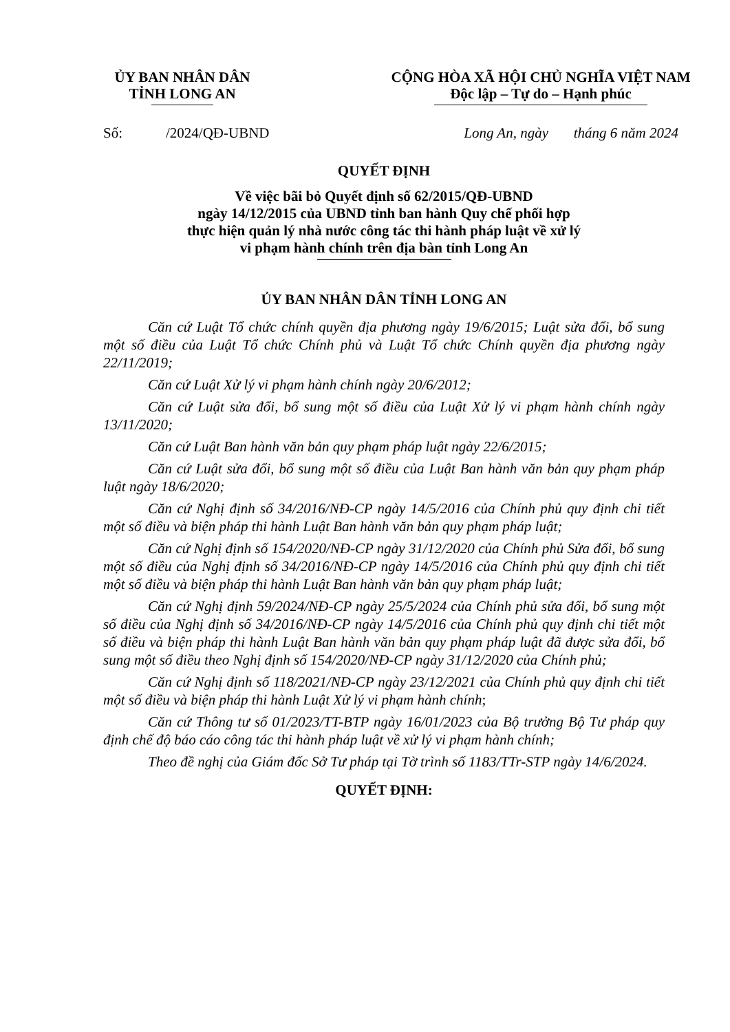ỦY BAN NHÂN DÂN
TỈNH LONG AN
CỘNG HÒA XÃ HỘI CHỦ NGHĨA VIỆT NAM
Độc lập – Tự do – Hạnh phúc
Số: /2024/QĐ-UBND Long An, ngày tháng 6 năm 2024
QUYẾT ĐỊNH
Về việc bãi bỏ Quyết định số 62/2015/QĐ-UBND
ngày 14/12/2015 của UBND tỉnh ban hành Quy chế phối hợp
thực hiện quản lý nhà nước công tác thi hành pháp luật về xử lý
vi phạm hành chính trên địa bàn tỉnh Long An
ỦY BAN NHÂN DÂN TỈNH LONG AN
Căn cứ Luật Tổ chức chính quyền địa phương ngày 19/6/2015; Luật sửa đổi, bổ sung một số điều của Luật Tổ chức Chính phủ và Luật Tổ chức Chính quyền địa phương ngày 22/11/2019;
Căn cứ Luật Xử lý vi phạm hành chính ngày 20/6/2012;
Căn cứ Luật sửa đổi, bổ sung một số điều của Luật Xử lý vi phạm hành chính ngày 13/11/2020;
Căn cứ Luật Ban hành văn bản quy phạm pháp luật ngày 22/6/2015;
Căn cứ Luật sửa đổi, bổ sung một số điều của Luật Ban hành văn bản quy phạm pháp luật ngày 18/6/2020;
Căn cứ Nghị định số 34/2016/NĐ-CP ngày 14/5/2016 của Chính phủ quy định chi tiết một số điều và biện pháp thi hành Luật Ban hành văn bản quy phạm pháp luật;
Căn cứ Nghị định số 154/2020/NĐ-CP ngày 31/12/2020 của Chính phủ Sửa đổi, bổ sung một số điều của Nghị định số 34/2016/NĐ-CP ngày 14/5/2016 của Chính phủ quy định chi tiết một số điều và biện pháp thi hành Luật Ban hành văn bản quy phạm pháp luật;
Căn cứ Nghị định 59/2024/NĐ-CP ngày 25/5/2024 của Chính phủ sửa đổi, bổ sung một số điều của Nghị định số 34/2016/NĐ-CP ngày 14/5/2016 của Chính phủ quy định chi tiết một số điều và biện pháp thi hành Luật Ban hành văn bản quy phạm pháp luật đã được sửa đổi, bổ sung một số điều theo Nghị định số 154/2020/NĐ-CP ngày 31/12/2020 của Chính phủ;
Căn cứ Nghị định số 118/2021/NĐ-CP ngày 23/12/2021 của Chính phủ quy định chi tiết một số điều và biện pháp thi hành Luật Xử lý vi phạm hành chính;
Căn cứ Thông tư số 01/2023/TT-BTP ngày 16/01/2023 của Bộ trưởng Bộ Tư pháp quy định chế độ báo cáo công tác thi hành pháp luật về xử lý vi phạm hành chính;
Theo đề nghị của Giám đốc Sở Tư pháp tại Tờ trình số 1183/TTr-STP ngày 14/6/2024.
QUYẾT ĐỊNH: